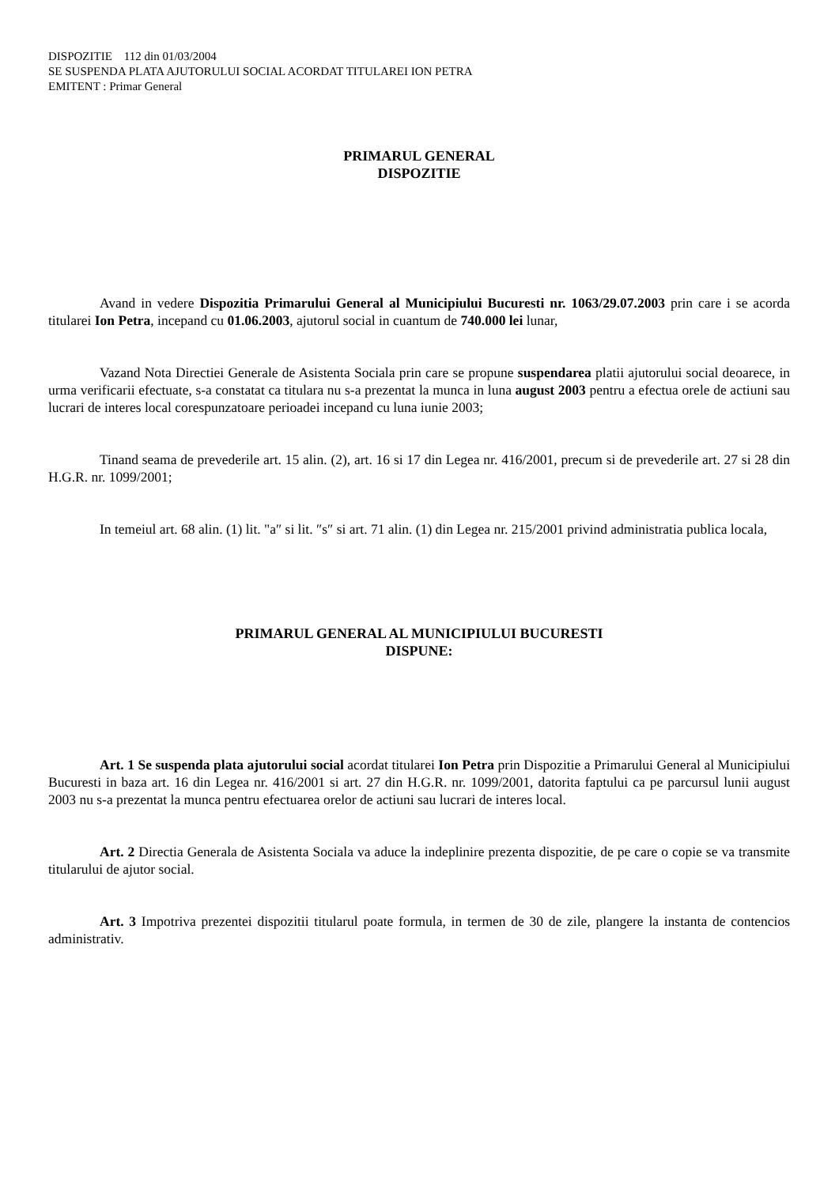DISPOZITIE 112 din 01/03/2004
SE SUSPENDA PLATA AJUTORULUI SOCIAL ACORDAT TITULAREI ION PETRA
EMITENT : Primar General
PRIMARUL GENERAL
DISPOZITIE
Avand in vedere Dispozitia Primarului General al Municipiului Bucuresti nr. 1063/29.07.2003 prin care i se acorda titularei Ion Petra, incepand cu 01.06.2003, ajutorul social in cuantum de 740.000 lei lunar,
Vazand Nota Directiei Generale de Asistenta Sociala prin care se propune suspendarea platii ajutorului social deoarece, in urma verificarii efectuate, s-a constatat ca titulara nu s-a prezentat la munca in luna august 2003 pentru a efectua orele de actiuni sau lucrari de interes local corespunzatoare perioadei incepand cu luna iunie 2003;
Tinand seama de prevederile art. 15 alin. (2), art. 16 si 17 din Legea nr. 416/2001, precum si de prevederile art. 27 si 28 din H.G.R. nr. 1099/2001;
In temeiul art. 68 alin. (1) lit. "a″ si lit. ″s″ si art. 71 alin. (1) din Legea nr. 215/2001 privind administratia publica locala,
PRIMARUL GENERAL AL MUNICIPIULUI BUCURESTI
DISPUNE:
Art. 1 Se suspenda plata ajutorului social acordat titularei Ion Petra prin Dispozitie a Primarului General al Municipiului Bucuresti in baza art. 16 din Legea nr. 416/2001 si art. 27 din H.G.R. nr. 1099/2001, datorita faptului ca pe parcursul lunii august 2003 nu s-a prezentat la munca pentru efectuarea orelor de actiuni sau lucrari de interes local.
Art. 2 Directia Generala de Asistenta Sociala va aduce la indeplinire prezenta dispozitie, de pe care o copie se va transmite titularului de ajutor social.
Art. 3 Impotriva prezentei dispozitii titularul poate formula, in termen de 30 de zile, plangere la instanta de contencios administrativ.